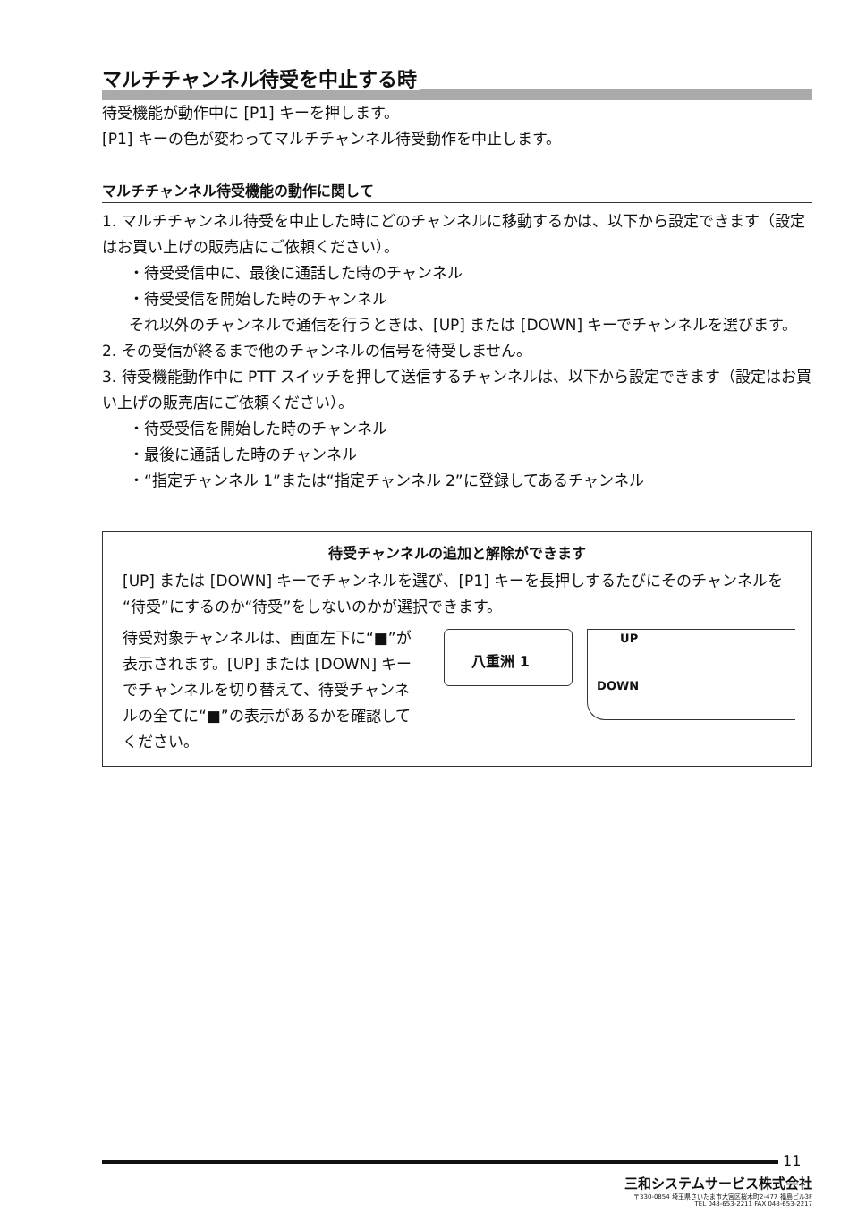マルチチャンネル待受を中止する時
待受機能が動作中に [P1] キーを押します。
[P1] キーの色が変わってマルチチャンネル待受動作を中止します。
マルチチャンネル待受機能の動作に関して
1. マルチチャンネル待受を中止した時にどのチャンネルに移動するかは、以下から設定できます（設定はお買い上げの販売店にご依頼ください）。
・待受受信中に、最後に通話した時のチャンネル
・待受受信を開始した時のチャンネル
それ以外のチャンネルで通信を行うときは、[UP] または [DOWN] キーでチャンネルを選びます。
2. その受信が終るまで他のチャンネルの信号を待受しません。
3. 待受機能動作中に PTT スイッチを押して送信するチャンネルは、以下から設定できます（設定はお買い上げの販売店にご依頼ください）。
・待受受信を開始した時のチャンネル
・最後に通話した時のチャンネル
・“指定チャンネル 1”または“指定チャンネル 2”に登録してあるチャンネル
待受チャンネルの追加と解除ができます
[UP] または [DOWN] キーでチャンネルを選び、[P1] キーを長押しするたびにそのチャンネルを“待受”にするのか“待受”をしないのかが選択できます。
待受対象チャンネルは、画面左下に“■”が表示されます。[UP] または [DOWN] キーでチャンネルを切り替えて、待受チャンネルの全てに“■”の表示があるかを確認してください。
八重洲 1
UP
DOWN
11
三和システムサービス株式会社
〒330-0854 埼玉県さいたま市大宮区桜木町2-477 福島ビル3F
TEL 048-653-2211 FAX 048-653-2217